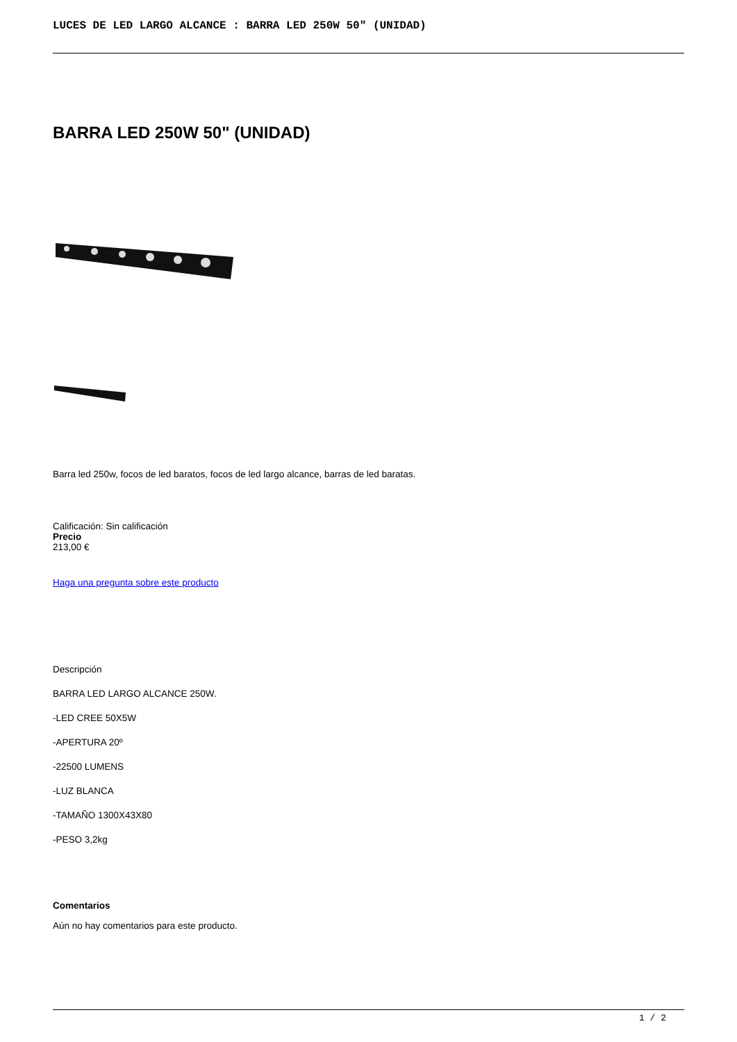LUCES DE LED LARGO ALCANCE : BARRA LED 250W 50" (UNIDAD)
BARRA LED 250W 50" (UNIDAD)
Barra led 250w, focos de led baratos, focos de led largo alcance, barras de led baratas.
Calificación: Sin calificación
Precio
213,00 €
Haga una pregunta sobre este producto
Descripción
BARRA LED LARGO ALCANCE 250W.
-LED CREE 50X5W
-APERTURA 20º
-22500 LUMENS
-LUZ BLANCA
-TAMAÑO 1300X43X80
-PESO 3,2kg
Comentarios
Aún no hay comentarios para este producto.
1 / 2